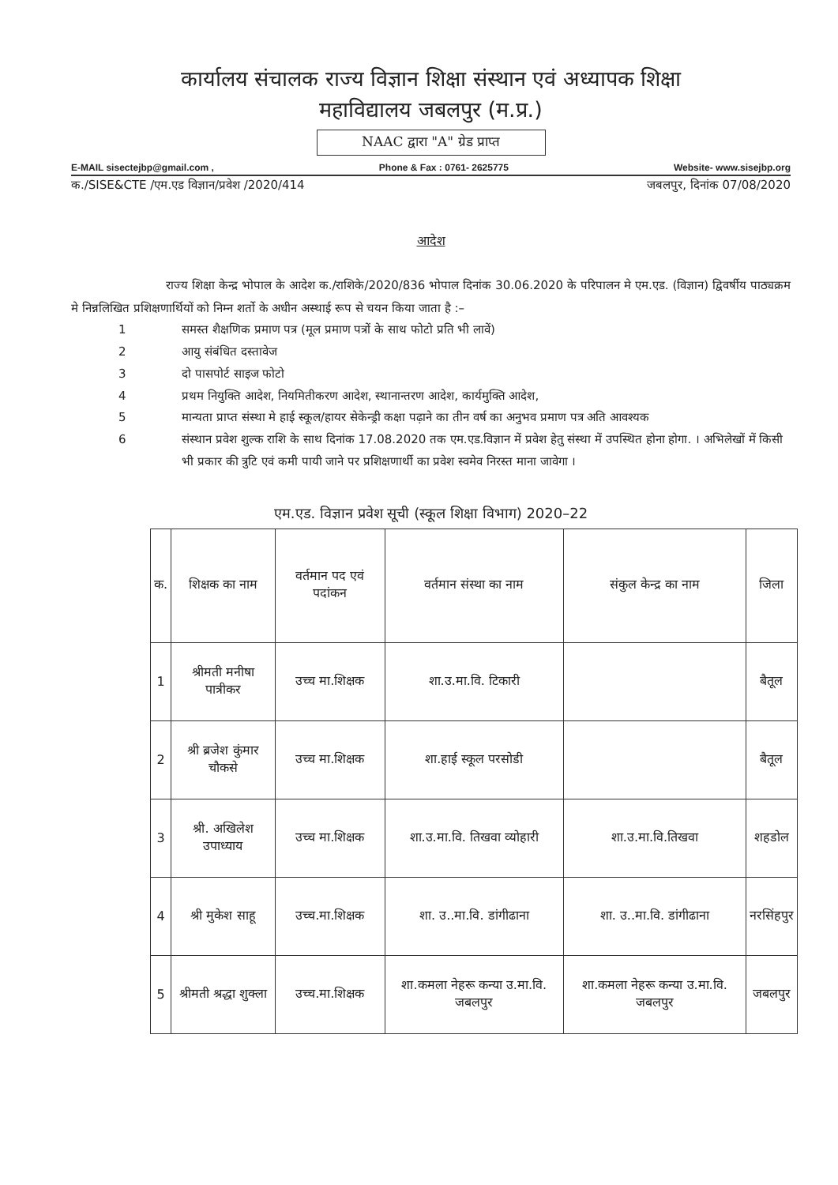कार्यालय संचालक राज्य विज्ञान शिक्षा संस्थान एवं अध्यापक शिक्षा
महाविद्यालय जबलपुर (म.प्र.)
NAAC द्वारा "A" ग्रेड प्राप्त
E-MAIL sisectejbp@gmail.com , Phone & Fax : 0761- 2625775 Website- www.sisejbp.org
क./SISE&CTE /एम.एड विज्ञान/प्रवेश /2020/414 जबलपुर, दिनांक 07/08/2020
आदेश
राज्य शिक्षा केन्द्र भोपाल के आदेश क./राशिके/2020/836 भोपाल दिनांक 30.06.2020 के परिपालन मे एम.एड. (विज्ञान) द्विवर्षीय पाठ्यक्रम मे निन्नलिखित प्रशिक्षणार्थियों को निम्न शर्तो के अधीन अस्थाई रूप से चयन किया जाता है :–
1 समस्त शैक्षणिक प्रमाण पत्र (मूल प्रमाण पत्रों के साथ फोटो प्रति भी लावें)
2 आयु संबंधित दस्तावेज
3 दो पासपोर्ट साइज फोटो
4 प्रथम नियुक्ति आदेश, नियमितीकरण आदेश, स्थानान्तरण आदेश, कार्यमुक्ति आदेश,
5 मान्यता प्राप्त संस्था मे हाई स्कूल/हायर सेकेन्ड्री कक्षा पढ़ाने का तीन वर्ष का अनुभव प्रमाण पत्र अति आवश्यक
6 संस्थान प्रवेश शुल्क राशि के साथ दिनांक 17.08.2020 तक एम.एड.विज्ञान में प्रवेश हेतु संस्था में उपस्थित होना होगा. । अभिलेखों में किसी भी प्रकार की त्रुटि एवं कमी पायी जाने पर प्रशिक्षणार्थी का प्रवेश स्वमेव निरस्त माना जावेगा ।
एम.एड. विज्ञान प्रवेश सूची (स्कूल शिक्षा विभाग) 2020–22
| क. | शिक्षक का नाम | वर्तमान पद एवं पदांकन | वर्तमान संस्था का नाम | संकुल केन्द्र का नाम | जिला |
| --- | --- | --- | --- | --- | --- |
| 1 | श्रीमती मनीषा पात्रीकर | उच्च मा.शिक्षक | शा.उ.मा.वि. टिकारी | | बैतूल |
| 2 | श्री ब्रजेश कुंमार चौकसे | उच्च मा.शिक्षक | शा.हाई स्कूल परसोडी | | बैतूल |
| 3 | श्री. अखिलेश उपाध्याय | उच्च मा.शिक्षक | शा.उ.मा.वि. तिखवा व्योहारी | शा.उ.मा.वि.तिखवा | शहडोल |
| 4 | श्री मुकेश साहू | उच्च.मा.शिक्षक | शा. उ..मा.वि. डांगीढाना | शा. उ..मा.वि. डांगीढाना | नरसिंहपुर |
| 5 | श्रीमती श्रद्धा शुक्ला | उच्च.मा.शिक्षक | शा.कमला नेहरू कन्या उ.मा.वि. जबलपुर | शा.कमला नेहरू कन्या उ.मा.वि. जबलपुर | जबलपुर |